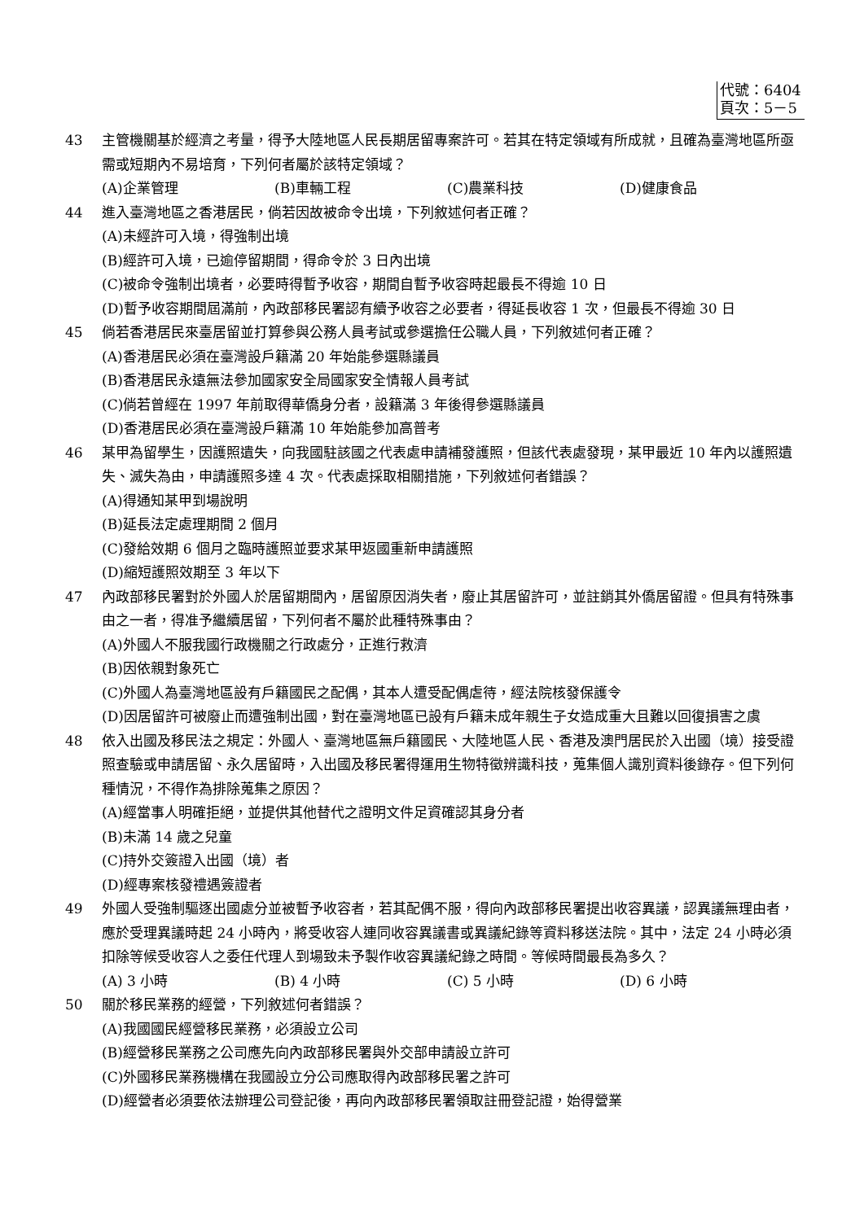代號：6404
頁次：5－5
43 主管機關基於經濟之考量，得予大陸地區人民長期居留專案許可。若其在特定領域有所成就，且確為臺灣地區所亟需或短期內不易培育，下列何者屬於該特定領域？
(A)企業管理 (B)車輛工程 (C)農業科技 (D)健康食品
44 進入臺灣地區之香港居民，倘若因故被命令出境，下列敘述何者正確？
(A)未經許可入境，得強制出境
(B)經許可入境，已逾停留期間，得命令於 3 日內出境
(C)被命令強制出境者，必要時得暫予收容，期間自暫予收容時起最長不得逾 10 日
(D)暫予收容期間屆滿前，內政部移民署認有續予收容之必要者，得延長收容 1 次，但最長不得逾 30 日
45 倘若香港居民來臺居留並打算參與公務人員考試或參選擔任公職人員，下列敘述何者正確？
(A)香港居民必須在臺灣設戶籍滿 20 年始能參選縣議員
(B)香港居民永遠無法參加國家安全局國家安全情報人員考試
(C)倘若曾經在 1997 年前取得華僑身分者，設籍滿 3 年後得參選縣議員
(D)香港居民必須在臺灣設戶籍滿 10 年始能參加高普考
46 某甲為留學生，因護照遺失，向我國駐該國之代表處申請補發護照，但該代表處發現，某甲最近 10 年內以護照遺失、滅失為由，申請護照多達 4 次。代表處採取相關措施，下列敘述何者錯誤？
(A)得通知某甲到場說明
(B)延長法定處理期間 2 個月
(C)發給效期 6 個月之臨時護照並要求某甲返國重新申請護照
(D)縮短護照效期至 3 年以下
47 內政部移民署對於外國人於居留期間內，居留原因消失者，廢止其居留許可，並註銷其外僑居留證。但具有特殊事由之一者，得准予繼續居留，下列何者不屬於此種特殊事由？
(A)外國人不服我國行政機關之行政處分，正進行救濟
(B)因依親對象死亡
(C)外國人為臺灣地區設有戶籍國民之配偶，其本人遭受配偶虐待，經法院核發保護令
(D)因居留許可被廢止而遭強制出國，對在臺灣地區已設有戶籍未成年親生子女造成重大且難以回復損害之虞
48 依入出國及移民法之規定：外國人、臺灣地區無戶籍國民、大陸地區人民、香港及澳門居民於入出國（境）接受證照查驗或申請居留、永久居留時，入出國及移民署得運用生物特徵辨識科技，蒐集個人識別資料後錄存。但下列何種情況，不得作為排除蒐集之原因？
(A)經當事人明確拒絕，並提供其他替代之證明文件足資確認其身分者
(B)未滿 14 歲之兒童
(C)持外交簽證入出國（境）者
(D)經專案核發禮遇簽證者
49 外國人受強制驅逐出國處分並被暫予收容者，若其配偶不服，得向內政部移民署提出收容異議，認異議無理由者，應於受理異議時起 24 小時內，將受收容人連同收容異議書或異議紀錄等資料移送法院。其中，法定 24 小時必須扣除等候受收容人之委任代理人到場致未予製作收容異議紀錄之時間。等候時間最長為多久？
(A) 3 小時 (B) 4 小時 (C) 5 小時 (D) 6 小時
50 關於移民業務的經營，下列敘述何者錯誤？
(A)我國國民經營移民業務，必須設立公司
(B)經營移民業務之公司應先向內政部移民署與外交部申請設立許可
(C)外國移民業務機構在我國設立分公司應取得內政部移民署之許可
(D)經營者必須要依法辦理公司登記後，再向內政部移民署領取註冊登記證，始得營業